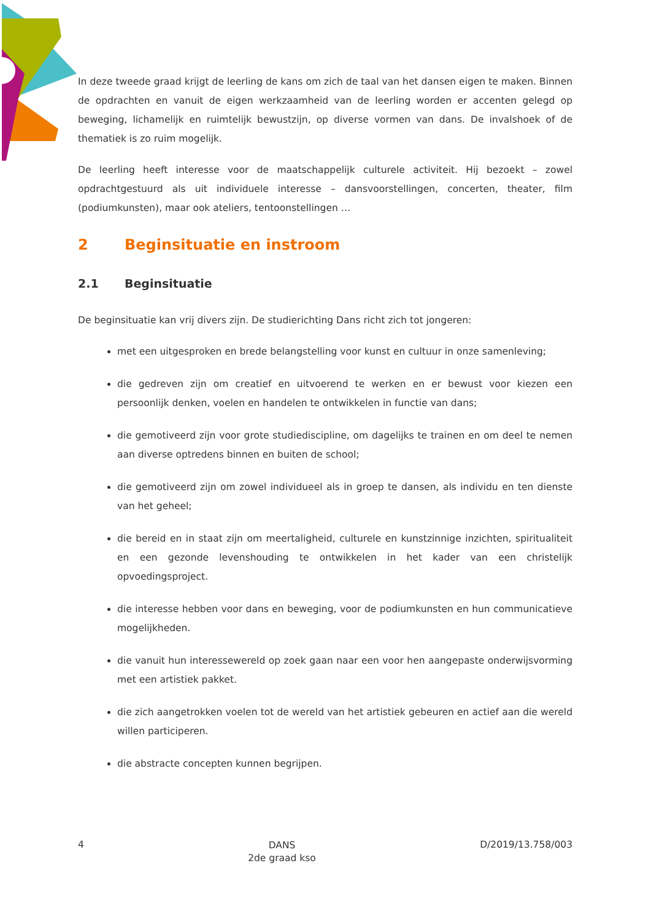In deze tweede graad krijgt de leerling de kans om zich de taal van het dansen eigen te maken. Binnen de opdrachten en vanuit de eigen werkzaamheid van de leerling worden er accenten gelegd op beweging, lichamelijk en ruimtelijk bewustzijn, op diverse vormen van dans. De invalshoek of de thematiek is zo ruim mogelijk.
De leerling heeft interesse voor de maatschappelijk culturele activiteit. Hij bezoekt – zowel opdrachtgestuurd als uit individuele interesse – dansvoorstellingen, concerten, theater, film (podiumkunsten), maar ook ateliers, tentoonstellingen …
2 Beginsituatie en instroom
2.1 Beginsituatie
De beginsituatie kan vrij divers zijn. De studierichting Dans richt zich tot jongeren:
met een uitgesproken en brede belangstelling voor kunst en cultuur in onze samenleving;
die gedreven zijn om creatief en uitvoerend te werken en er bewust voor kiezen een persoonlijk denken, voelen en handelen te ontwikkelen in functie van dans;
die gemotiveerd zijn voor grote studiediscipline, om dagelijks te trainen en om deel te nemen aan diverse optredens binnen en buiten de school;
die gemotiveerd zijn om zowel individueel als in groep te dansen, als individu en ten dienste van het geheel;
die bereid en in staat zijn om meertaligheid, culturele en kunstzinnige inzichten, spiritualiteit en een gezonde levenshouding te ontwikkelen in het kader van een christelijk opvoedingsproject.
die interesse hebben voor dans en beweging, voor de podiumkunsten en hun communicatieve mogelijkheden.
die vanuit hun interessewereld op zoek gaan naar een voor hen aangepaste onderwijsvorming met een artistiek pakket.
die zich aangetrokken voelen tot de wereld van het artistiek gebeuren en actief aan die wereld willen participeren.
die abstracte concepten kunnen begrijpen.
4 DANS
2de graad kso D/2019/13.758/003